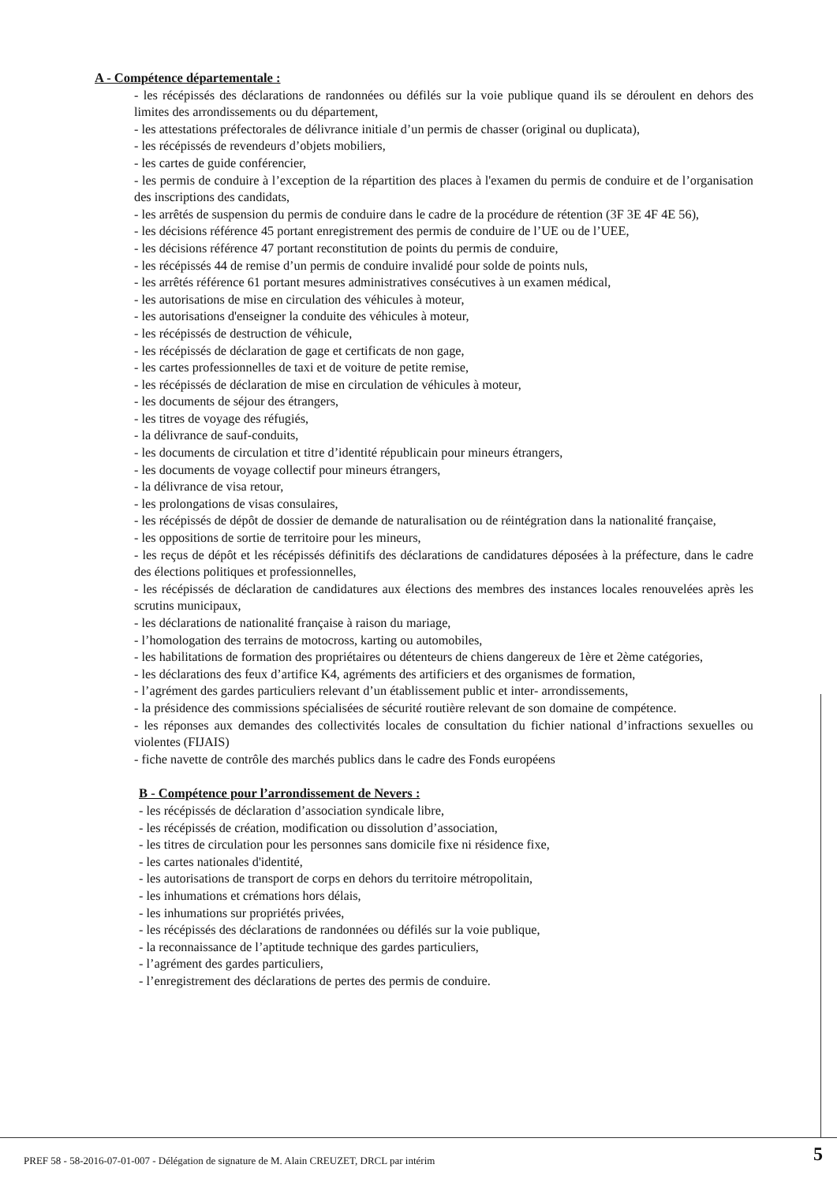A - Compétence départementale :
- les récépissés des déclarations de randonnées ou défilés sur la voie publique quand ils se déroulent en dehors des limites des arrondissements ou du département,
- les attestations préfectorales de délivrance initiale d’un permis de chasser (original ou duplicata),
- les récépissés de revendeurs d’objets mobiliers,
- les cartes de guide conférencier,
- les permis de conduire à l’exception de la répartition des places à l'examen du permis de conduire et de l’organisation des inscriptions des candidats,
- les arrêtés de suspension du permis de conduire dans le cadre de la procédure de rétention (3F 3E 4F 4E 56),
- les décisions référence 45 portant enregistrement des permis de conduire de l’UE ou de l’UEE,
- les décisions référence 47 portant reconstitution de points du permis de conduire,
- les récépissés 44 de remise d’un permis de conduire invalidé pour solde de points nuls,
- les arrêtés référence 61 portant mesures administratives consécutives à un examen médical,
- les autorisations de mise en circulation des véhicules à moteur,
- les autorisations d'enseigner la conduite des véhicules à moteur,
- les récépissés de destruction de véhicule,
- les récépissés de déclaration de gage et certificats de non gage,
- les cartes professionnelles de taxi et de voiture de petite remise,
- les récépissés de déclaration de mise en circulation de véhicules à moteur,
- les documents de séjour des étrangers,
- les titres de voyage des réfugiés,
- la délivrance de sauf-conduits,
- les documents de circulation et titre d’identité républicain pour mineurs étrangers,
- les documents de voyage collectif pour mineurs étrangers,
- la délivrance de visa retour,
- les prolongations de visas consulaires,
- les récépissés de dépôt de dossier de demande de naturalisation ou de réintégration dans la nationalité française,
- les oppositions de sortie de territoire pour les mineurs,
- les reçus de dépôt et les récépissés définitifs des déclarations de candidatures déposées à la préfecture, dans le cadre des élections politiques et professionnelles,
- les récépissés de déclaration de candidatures aux élections des membres des instances locales renouvelées après les scrutins municipaux,
- les déclarations de nationalité française à raison du mariage,
- l’homologation des terrains de motocross, karting ou automobiles,
- les habilitations de formation des propriétaires ou détenteurs de chiens dangereux de 1ère et 2ème catégories,
- les déclarations des feux d’artifice K4, agréments des artificiers et des organismes de formation,
- l’agrément des gardes particuliers relevant d’un établissement public et inter- arrondissements,
- la présidence des commissions spécialisées de sécurité routière relevant de son domaine de compétence.
- les réponses aux demandes des collectivités locales de consultation du fichier national d’infractions sexuelles ou violentes (FIJAIS)
- fiche navette de contrôle des marchés publics dans le cadre des Fonds européens
B - Compétence pour l’arrondissement de Nevers :
- les récépissés de déclaration d’association syndicale libre,
- les récépissés de création, modification ou dissolution d’association,
- les titres de circulation pour les personnes sans domicile fixe ni résidence fixe,
- les cartes nationales d'identité,
- les autorisations de transport de corps en dehors du territoire métropolitain,
- les inhumations et crémations hors délais,
- les inhumations sur propriétés privées,
- les récépissés des déclarations de randonnées ou défilés sur la voie publique,
- la reconnaissance de l’aptitude technique des gardes particuliers,
- l’agrément des gardes particuliers,
- l’enregistrement des déclarations de pertes des permis de conduire.
PREF 58 - 58-2016-07-01-007 - Délégation de signature de M. Alain CREUZET, DRCL par intérim
5